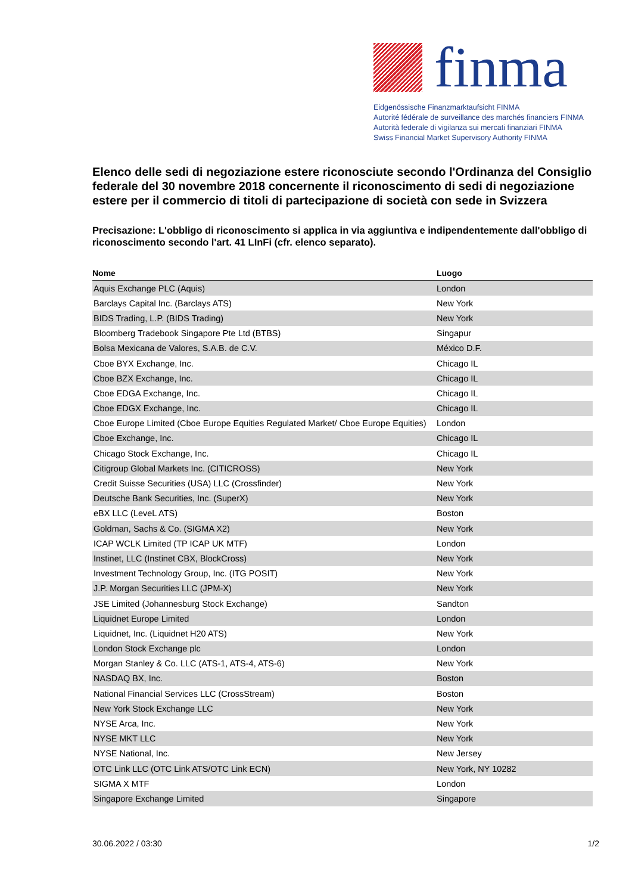finma
Eidgenössische Finanzmarktaufsicht FINMA
Autorité fédérale de surveillance des marchés financiers FINMA
Autorità federale di vigilanza sui mercati finanziari FINMA
Swiss Financial Market Supervisory Authority FINMA
Elenco delle sedi di negoziazione estere riconosciute secondo l'Ordinanza del Consiglio federale del 30 novembre 2018 concernente il riconoscimento di sedi di negoziazione estere per il commercio di titoli di partecipazione di società con sede in Svizzera
Precisazione: L'obbligo di riconoscimento si applica in via aggiuntiva e indipendentemente dall'obbligo di riconoscimento secondo l'art. 41 LInFi (cfr. elenco separato).
| Nome | Luogo |
| --- | --- |
| Aquis Exchange PLC (Aquis) | London |
| Barclays Capital Inc. (Barclays ATS) | New York |
| BIDS Trading, L.P. (BIDS Trading) | New York |
| Bloomberg Tradebook Singapore Pte Ltd (BTBS) | Singapur |
| Bolsa Mexicana de Valores, S.A.B. de C.V. | México D.F. |
| Cboe BYX Exchange, Inc. | Chicago IL |
| Cboe BZX Exchange, Inc. | Chicago IL |
| Cboe EDGA Exchange, Inc. | Chicago IL |
| Cboe EDGX Exchange, Inc. | Chicago IL |
| Cboe Europe Limited (Cboe Europe Equities Regulated Market/ Cboe Europe Equities) | London |
| Cboe Exchange, Inc. | Chicago IL |
| Chicago Stock Exchange, Inc. | Chicago IL |
| Citigroup Global Markets Inc. (CITICROSS) | New York |
| Credit Suisse Securities (USA) LLC (Crossfinder) | New York |
| Deutsche Bank Securities, Inc. (SuperX) | New York |
| eBX LLC (LeveL ATS) | Boston |
| Goldman, Sachs & Co. (SIGMA X2) | New York |
| ICAP WCLK Limited (TP ICAP UK MTF) | London |
| Instinet, LLC (Instinet CBX, BlockCross) | New York |
| Investment Technology Group, Inc. (ITG POSIT) | New York |
| J.P. Morgan Securities LLC (JPM-X) | New York |
| JSE Limited (Johannesburg Stock Exchange) | Sandton |
| Liquidnet Europe Limited | London |
| Liquidnet, Inc. (Liquidnet H20 ATS) | New York |
| London Stock Exchange plc | London |
| Morgan Stanley & Co. LLC (ATS-1, ATS-4, ATS-6) | New York |
| NASDAQ BX, Inc. | Boston |
| National Financial Services LLC (CrossStream) | Boston |
| New York Stock Exchange LLC | New York |
| NYSE Arca, Inc. | New York |
| NYSE MKT LLC | New York |
| NYSE National, Inc. | New Jersey |
| OTC Link LLC (OTC Link ATS/OTC Link ECN) | New York, NY 10282 |
| SIGMA X MTF | London |
| Singapore Exchange Limited | Singapore |
30.06.2022 / 03:30 1/2